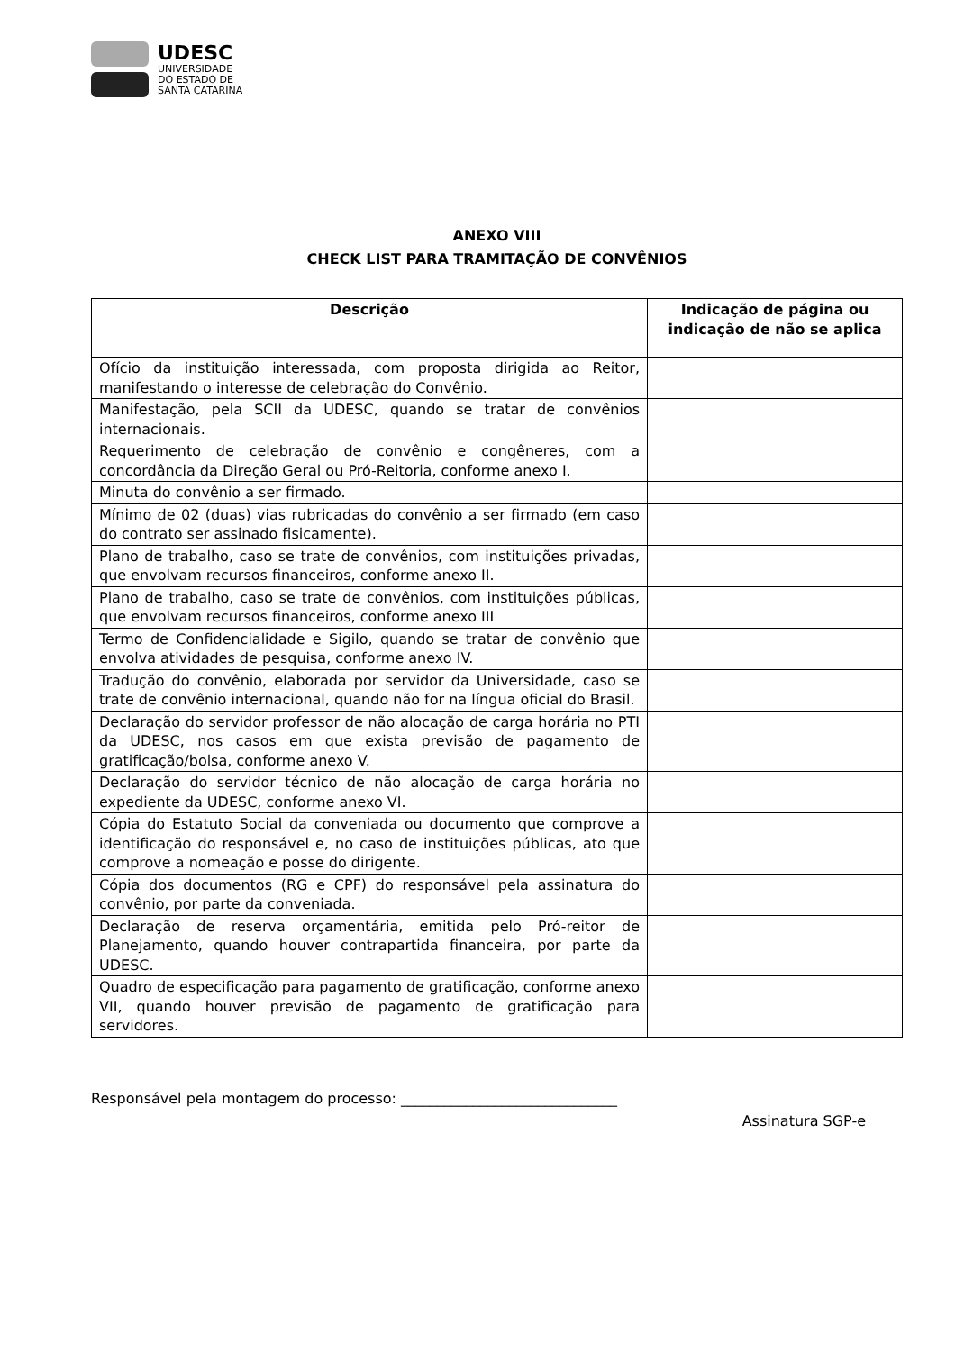UDESC
UNIVERSIDADE
DO ESTADO DE
SANTA CATARINA
ANEXO VIII
CHECK LIST PARA TRAMITAÇÃO DE CONVÊNIOS
| Descrição | Indicação de página ou indicação de não se aplica |
| --- | --- |
| Ofício da instituição interessada, com proposta dirigida ao Reitor, manifestando o interesse de celebração do Convênio. | |
| Manifestação, pela SCII da UDESC, quando se tratar de convênios internacionais. | |
| Requerimento de celebração de convênio e congêneres, com a concordância da Direção Geral ou Pró-Reitoria, conforme anexo I. | |
| Minuta do convênio a ser firmado. | |
| Mínimo de 02 (duas) vias rubricadas do convênio a ser firmado (em caso do contrato ser assinado fisicamente). | |
| Plano de trabalho, caso se trate de convênios, com instituições privadas, que envolvam recursos financeiros, conforme anexo II. | |
| Plano de trabalho, caso se trate de convênios, com instituições públicas, que envolvam recursos financeiros, conforme anexo III | |
| Termo de Confidencialidade e Sigilo, quando se tratar de convênio que envolva atividades de pesquisa, conforme anexo IV. | |
| Tradução do convênio, elaborada por servidor da Universidade, caso se trate de convênio internacional, quando não for na língua oficial do Brasil. | |
| Declaração do servidor professor de não alocação de carga horária no PTI da UDESC, nos casos em que exista previsão de pagamento de gratificação/bolsa, conforme anexo V. | |
| Declaração do servidor técnico de não alocação de carga horária no expediente da UDESC, conforme anexo VI. | |
| Cópia do Estatuto Social da conveniada ou documento que comprove a identificação do responsável e, no caso de instituições públicas, ato que comprove a nomeação e posse do dirigente. | |
| Cópia dos documentos (RG e CPF) do responsável pela assinatura do convênio, por parte da conveniada. | |
| Declaração de reserva orçamentária, emitida pelo Pró-reitor de Planejamento, quando houver contrapartida financeira, por parte da UDESC. | |
| Quadro de especificação para pagamento de gratificação, conforme anexo VII, quando houver previsão de pagamento de gratificação para servidores. | |
Responsável pela montagem do processo: ______________________________
Assinatura SGP-e